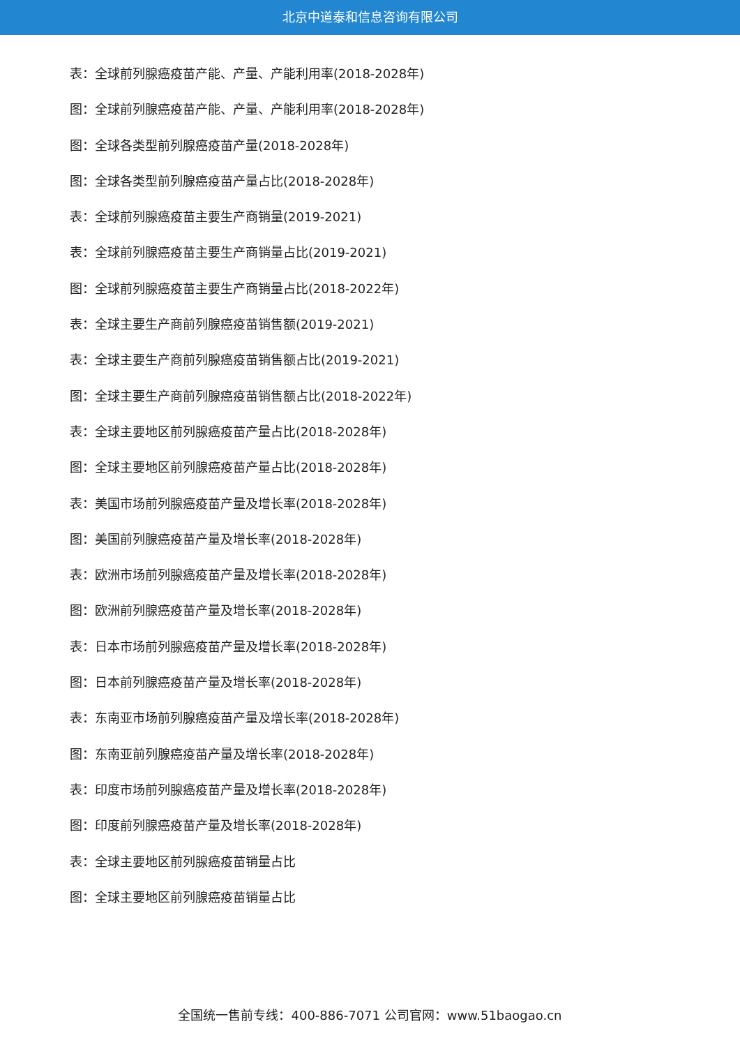北京中道泰和信息咨询有限公司
表：全球前列腺癌疫苗产能、产量、产能利用率(2018-2028年)
图：全球前列腺癌疫苗产能、产量、产能利用率(2018-2028年)
图：全球各类型前列腺癌疫苗产量(2018-2028年)
图：全球各类型前列腺癌疫苗产量占比(2018-2028年)
表：全球前列腺癌疫苗主要生产商销量(2019-2021)
表：全球前列腺癌疫苗主要生产商销量占比(2019-2021)
图：全球前列腺癌疫苗主要生产商销量占比(2018-2022年)
表：全球主要生产商前列腺癌疫苗销售额(2019-2021)
表：全球主要生产商前列腺癌疫苗销售额占比(2019-2021)
图：全球主要生产商前列腺癌疫苗销售额占比(2018-2022年)
表：全球主要地区前列腺癌疫苗产量占比(2018-2028年)
图：全球主要地区前列腺癌疫苗产量占比(2018-2028年)
表：美国市场前列腺癌疫苗产量及增长率(2018-2028年)
图：美国前列腺癌疫苗产量及增长率(2018-2028年)
表：欧洲市场前列腺癌疫苗产量及增长率(2018-2028年)
图：欧洲前列腺癌疫苗产量及增长率(2018-2028年)
表：日本市场前列腺癌疫苗产量及增长率(2018-2028年)
图：日本前列腺癌疫苗产量及增长率(2018-2028年)
表：东南亚市场前列腺癌疫苗产量及增长率(2018-2028年)
图：东南亚前列腺癌疫苗产量及增长率(2018-2028年)
表：印度市场前列腺癌疫苗产量及增长率(2018-2028年)
图：印度前列腺癌疫苗产量及增长率(2018-2028年)
表：全球主要地区前列腺癌疫苗销量占比
图：全球主要地区前列腺癌疫苗销量占比
全国统一售前专线：400-886-7071 公司官网：www.51baogao.cn